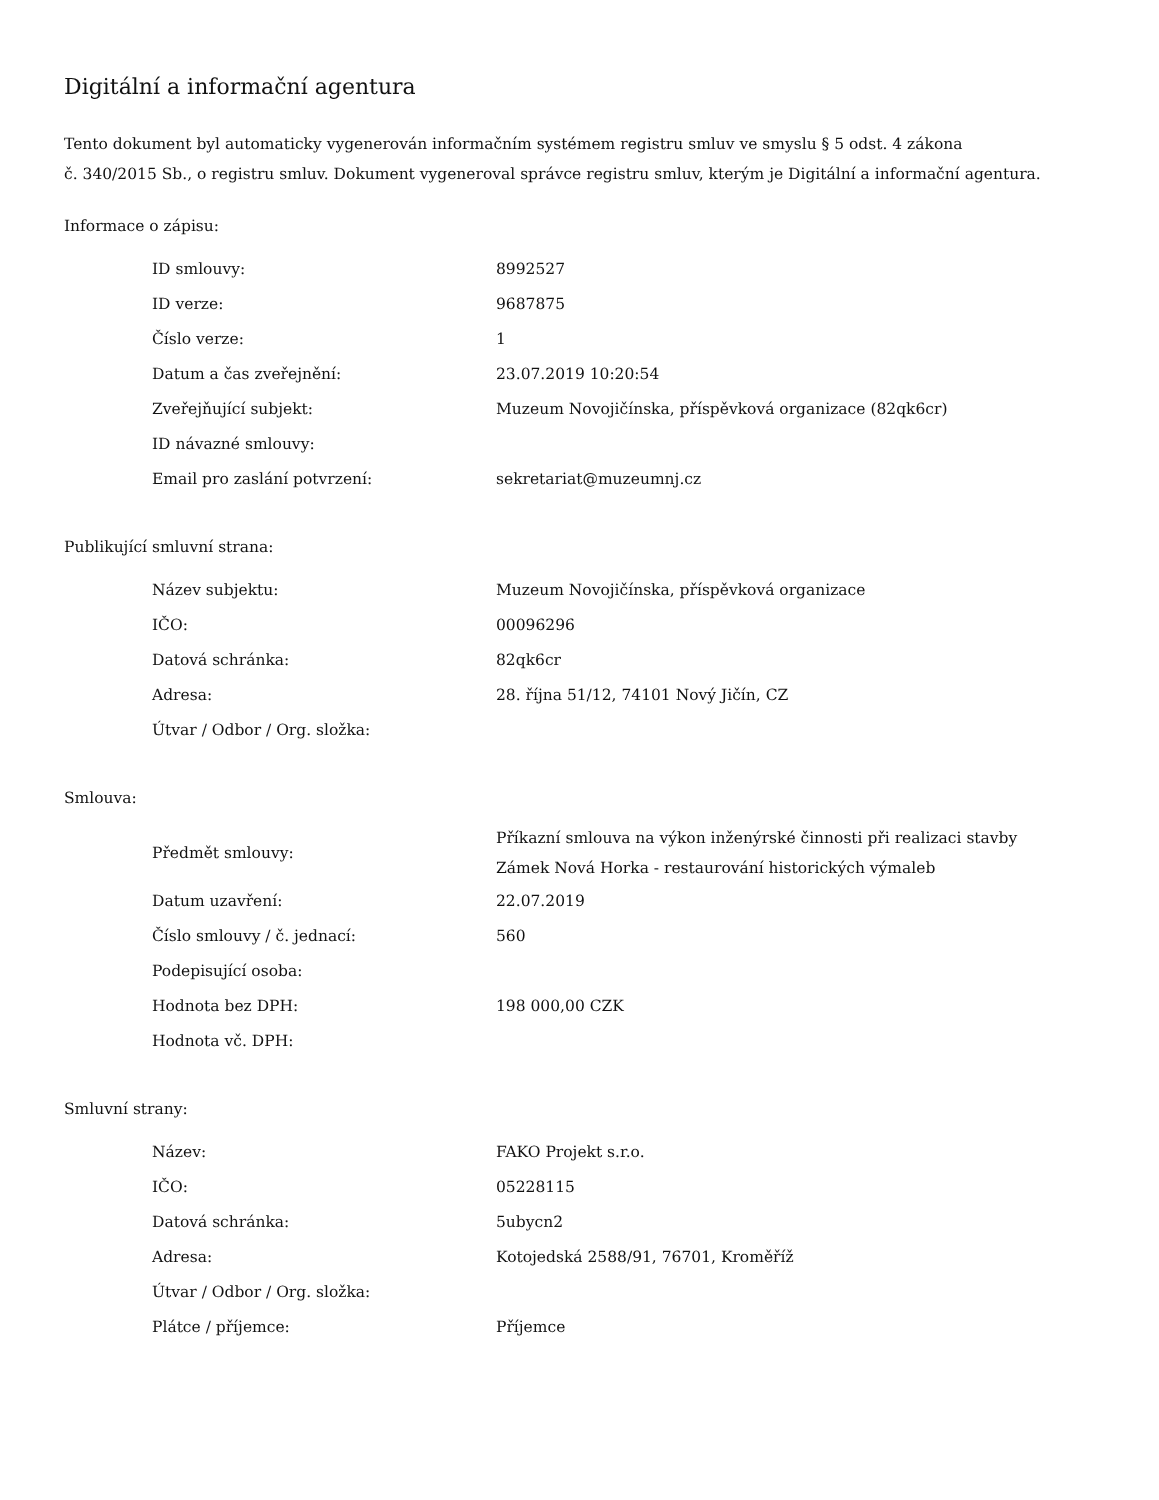Digitální a informační agentura
Tento dokument byl automaticky vygenerován informačním systémem registru smluv ve smyslu § 5 odst. 4 zákona
č. 340/2015 Sb., o registru smluv. Dokument vygeneroval správce registru smluv, kterým je Digitální a informační agentura.
Informace o zápisu:
| ID smlouvy: | 8992527 |
| ID verze: | 9687875 |
| Číslo verze: | 1 |
| Datum a čas zveřejnění: | 23.07.2019 10:20:54 |
| Zveřejňující subjekt: | Muzeum Novojičínska, příspěvková organizace (82qk6cr) |
| ID návazné smlouvy: | |
| Email pro zaslání potvrzení: | sekretariat@muzeumnj.cz |
Publikující smluvní strana:
| Název subjektu: | Muzeum Novojičínska, příspěvková organizace |
| IČO: | 00096296 |
| Datová schránka: | 82qk6cr |
| Adresa: | 28. října 51/12, 74101 Nový Jičín, CZ |
| Útvar / Odbor / Org. složka: | |
Smlouva:
| Předmět smlouvy: | Příkazní smlouva na výkon inženýrské činnosti při realizaci stavby Zámek Nová Horka - restaurování historických výmaleb |
| Datum uzavření: | 22.07.2019 |
| Číslo smlouvy / č. jednací: | 560 |
| Podepisující osoba: | |
| Hodnota bez DPH: | 198 000,00 CZK |
| Hodnota vč. DPH: | |
Smluvní strany:
| Název: | FAKO Projekt s.r.o. |
| IČO: | 05228115 |
| Datová schránka: | 5ubycn2 |
| Adresa: | Kotojedská 2588/91, 76701, Kroměříž |
| Útvar / Odbor / Org. složka: | |
| Plátce / příjemce: | Příjemce |